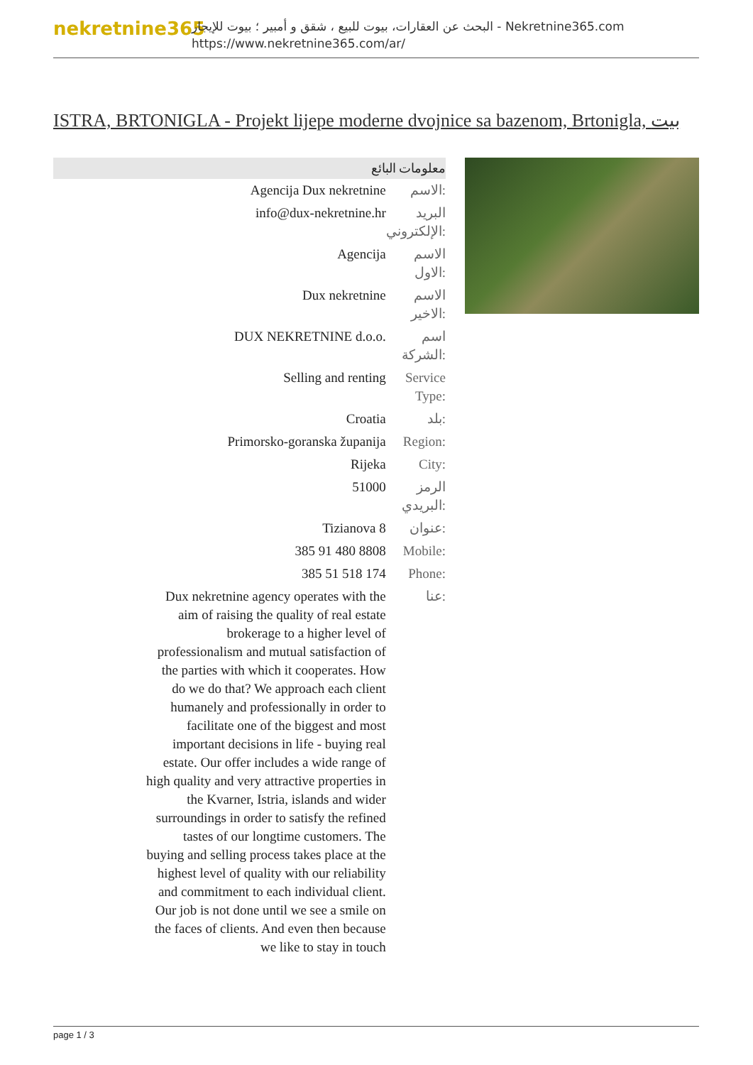nekretnine365
البحث عن العقارات، بيوت للبيع ، شقق و أمبير ؛ بيوت للإيجار - Nekretnine365.com
https://www.nekretnine365.com/ar/
ISTRA, BRTONIGLA - Projekt lijepe moderne dvojnice sa bazenom, Brtonigla, بيت
معلومات البائع
| Agencija Dux nekretnine | الاسم: |
| info@dux-nekretnine.hr | البريد الإلكتروني: |
| Agencija | الاسم الاول: |
| Dux nekretnine | الاسم الاخير: |
| DUX NEKRETNINE d.o.o. | اسم الشركة: |
| Selling and renting | Service Type: |
| Croatia | بلد: |
| Primorsko-goranska županija | Region: |
| Rijeka | City: |
| 51000 | الرمز البريدي: |
| Tizianova 8 | عنوان: |
| 385 91 480 8808 | Mobile: |
| 385 51 518 174 | Phone: |
| Dux nekretnine agency operates with the aim of raising the quality of real estate brokerage to a higher level of professionalism and mutual satisfaction of the parties with which it cooperates. How do we do that? We approach each client humanely and professionally in order to facilitate one of the biggest and most important decisions in life - buying real estate. Our offer includes a wide range of high quality and very attractive properties in the Kvarner, Istria, islands and wider surroundings in order to satisfy the refined tastes of our longtime customers. The buying and selling process takes place at the highest level of quality with our reliability and commitment to each individual client. Our job is not done until we see a smile on the faces of clients. And even then because we like to stay in touch | عنا: |
page 1 / 3